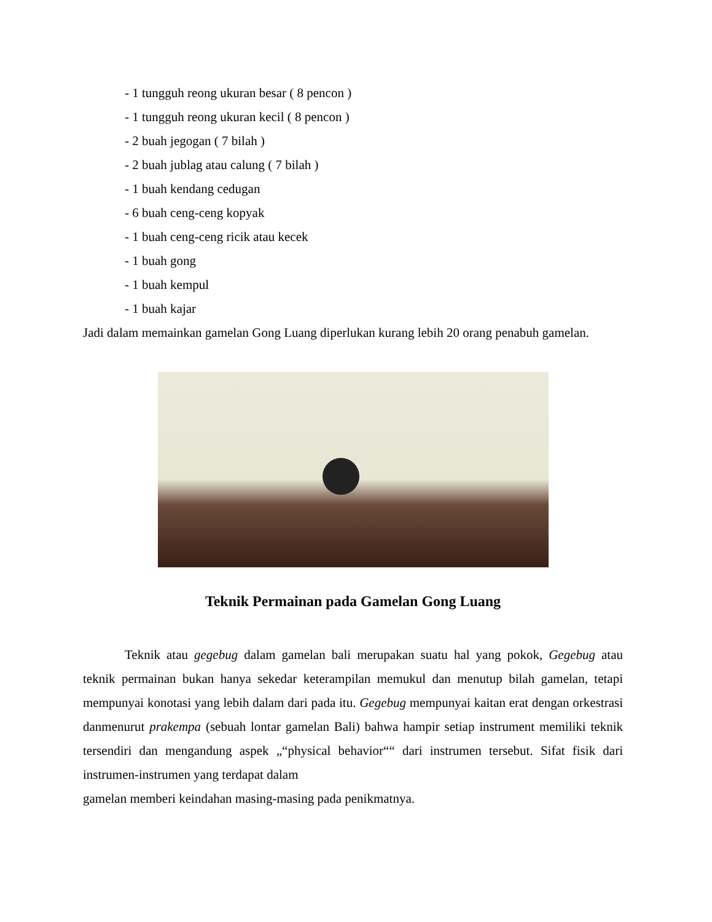- 1 tungguh reong ukuran besar ( 8 pencon )
- 1 tungguh reong ukuran kecil ( 8 pencon )
- 2 buah jegogan ( 7 bilah )
- 2 buah jublag atau calung ( 7 bilah )
- 1 buah kendang cedugan
- 6 buah ceng-ceng kopyak
- 1 buah ceng-ceng ricik atau kecek
- 1 buah gong
- 1 buah kempul
- 1 buah kajar
Jadi dalam memainkan gamelan Gong Luang diperlukan kurang lebih 20 orang penabuh gamelan.
Teknik Permainan pada Gamelan Gong Luang
Teknik atau gegebug dalam gamelan bali merupakan suatu hal yang pokok, Gegebug atau teknik permainan bukan hanya sekedar keterampilan memukul dan menutup bilah gamelan, tetapi mempunyai konotasi yang lebih dalam dari pada itu. Gegebug mempunyai kaitan erat dengan orkestrasi danmenurut prakempa (sebuah lontar gamelan Bali) bahwa hampir setiap instrument memiliki teknik tersendiri dan mengandung aspek „“physical behavior““ dari instrumen tersebut. Sifat fisik dari instrumen-instrumen yang terdapat dalam
gamelan memberi keindahan masing-masing pada penikmatnya.